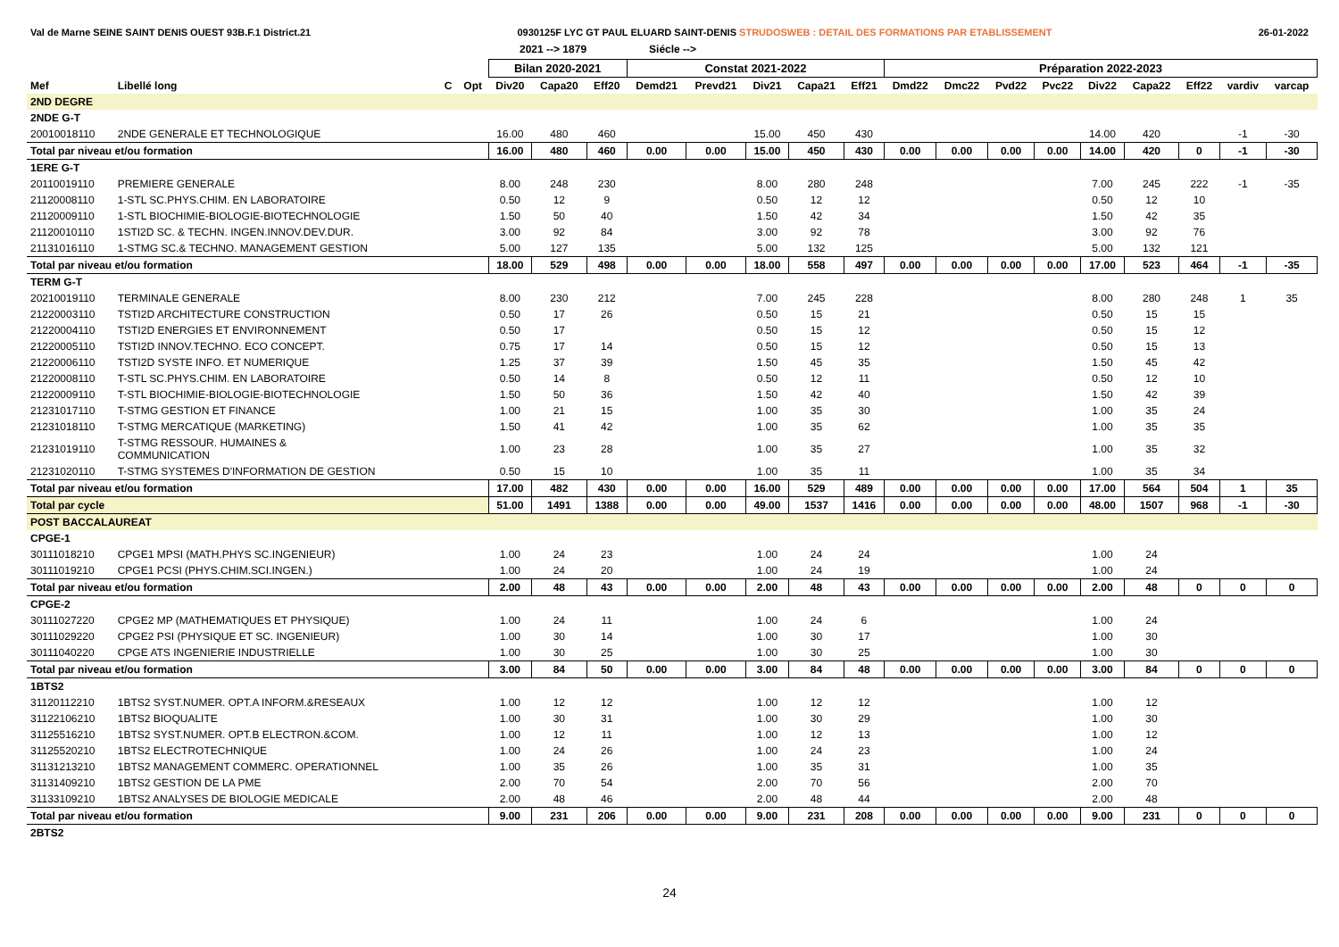Val de Marne SEINE SAINT DENIS OUEST 93B.F.1 District.21 0930125F LYC GT PAUL ELUARD SAINT-DENIS STRUDOSWEB : DETAIL DES FORMATIONS PAR ETABLISSEMENT 26-01-2022
2021 --> 1879 Siécle -->
| | | | | Bilan 2020-2021 | | | Constat 2021-2022 | | | | | Préparation 2022-2023 | | | | | | | | |
| --- | --- | --- | --- | --- | --- | --- | --- | --- | --- | --- | --- | --- | --- | --- | --- | --- | --- | --- | --- | --- |
| Mef | Libellé long | C | Opt | Div20 | Capa20 | Eff20 | Demd21 | Prevd21 | Div21 | Capa21 | Eff21 | Dmd22 | Dmc22 | Pvd22 | Pvc22 | Div22 | Capa22 | Eff22 | vardiv | varcap |
| 2ND DEGRE | | | | | | | | | | | | | | | | | | | | |
| 2NDE G-T | | | | | | | | | | | | | | | | | | | | |
| 20010018110 | 2NDE GENERALE ET TECHNOLOGIQUE | | | 16.00 | 480 | 460 | | | 15.00 | 450 | 430 | | | | | 14.00 | 420 | | -1 | -30 |
| Total par niveau et/ou formation | | | | 16.00 | 480 | 460 | 0.00 | 0.00 | 15.00 | 450 | 430 | 0.00 | 0.00 | 0.00 | 0.00 | 14.00 | 420 | 0 | -1 | -30 |
| 1ERE G-T | | | | | | | | | | | | | | | | | | | | |
| 20110019110 | PREMIERE GENERALE | | | 8.00 | 248 | 230 | | | 8.00 | 280 | 248 | | | | | 7.00 | 245 | 222 | -1 | -35 |
| 21120008110 | 1-STL SC.PHYS.CHIM. EN LABORATOIRE | | | 0.50 | 12 | 9 | | | 0.50 | 12 | 12 | | | | | 0.50 | 12 | 10 | | |
| 21120009110 | 1-STL BIOCHIMIE-BIOLOGIE-BIOTECHNOLOGIE | | | 1.50 | 50 | 40 | | | 1.50 | 42 | 34 | | | | | 1.50 | 42 | 35 | | |
| 21120010110 | 1STI2D SC. & TECHN. INGEN.INNOV.DEV.DUR. | | | 3.00 | 92 | 84 | | | 3.00 | 92 | 78 | | | | | 3.00 | 92 | 76 | | |
| 21131016110 | 1-STMG SC.& TECHNO. MANAGEMENT GESTION | | | 5.00 | 127 | 135 | | | 5.00 | 132 | 125 | | | | | 5.00 | 132 | 121 | | |
| Total par niveau et/ou formation | | | | 18.00 | 529 | 498 | 0.00 | 0.00 | 18.00 | 558 | 497 | 0.00 | 0.00 | 0.00 | 0.00 | 17.00 | 523 | 464 | -1 | -35 |
| TERM G-T | | | | | | | | | | | | | | | | | | | | |
| 20210019110 | TERMINALE GENERALE | | | 8.00 | 230 | 212 | | | 7.00 | 245 | 228 | | | | | 8.00 | 280 | 248 | 1 | 35 |
| 21220003110 | TSTI2D ARCHITECTURE CONSTRUCTION | | | 0.50 | 17 | 26 | | | 0.50 | 15 | 21 | | | | | 0.50 | 15 | 15 | | |
| 21220004110 | TSTI2D ENERGIES ET ENVIRONNEMENT | | | 0.50 | 17 | | | | 0.50 | 15 | 12 | | | | | 0.50 | 15 | 12 | | |
| 21220005110 | TSTI2D INNOV.TECHNO. ECO CONCEPT. | | | 0.75 | 17 | 14 | | | 0.50 | 15 | 12 | | | | | 0.50 | 15 | 13 | | |
| 21220006110 | TSTI2D SYSTE INFO. ET NUMERIQUE | | | 1.25 | 37 | 39 | | | 1.50 | 45 | 35 | | | | | 1.50 | 45 | 42 | | |
| 21220008110 | T-STL SC.PHYS.CHIM. EN LABORATOIRE | | | 0.50 | 14 | 8 | | | 0.50 | 12 | 11 | | | | | 0.50 | 12 | 10 | | |
| 21220009110 | T-STL BIOCHIMIE-BIOLOGIE-BIOTECHNOLOGIE | | | 1.50 | 50 | 36 | | | 1.50 | 42 | 40 | | | | | 1.50 | 42 | 39 | | |
| 21231017110 | T-STMG GESTION ET FINANCE | | | 1.00 | 21 | 15 | | | 1.00 | 35 | 30 | | | | | 1.00 | 35 | 24 | | |
| 21231018110 | T-STMG MERCATIQUE (MARKETING) | | | 1.50 | 41 | 42 | | | 1.00 | 35 | 62 | | | | | 1.00 | 35 | 35 | | |
| 21231019110 | T-STMG RESSOUR. HUMAINES & COMMUNICATION | | | 1.00 | 23 | 28 | | | 1.00 | 35 | 27 | | | | | 1.00 | 35 | 32 | | |
| 21231020110 | T-STMG SYSTEMES D'INFORMATION DE GESTION | | | 0.50 | 15 | 10 | | | 1.00 | 35 | 11 | | | | | 1.00 | 35 | 34 | | |
| Total par niveau et/ou formation | | | | 17.00 | 482 | 430 | 0.00 | 0.00 | 16.00 | 529 | 489 | 0.00 | 0.00 | 0.00 | 0.00 | 17.00 | 564 | 504 | 1 | 35 |
| Total par cycle | | | | 51.00 | 1491 | 1388 | 0.00 | 0.00 | 49.00 | 1537 | 1416 | 0.00 | 0.00 | 0.00 | 0.00 | 48.00 | 1507 | 968 | -1 | -30 |
| POST BACCALAUREAT | | | | | | | | | | | | | | | | | | | | |
| CPGE-1 | | | | | | | | | | | | | | | | | | | | |
| 30111018210 | CPGE1 MPSI (MATH.PHYS SC.INGENIEUR) | | | 1.00 | 24 | 23 | | | 1.00 | 24 | 24 | | | | | 1.00 | 24 | | | |
| 30111019210 | CPGE1 PCSI (PHYS.CHIM.SCI.INGEN.) | | | 1.00 | 24 | 20 | | | 1.00 | 24 | 19 | | | | | 1.00 | 24 | | | |
| Total par niveau et/ou formation | | | | 2.00 | 48 | 43 | 0.00 | 0.00 | 2.00 | 48 | 43 | 0.00 | 0.00 | 0.00 | 0.00 | 2.00 | 48 | 0 | 0 | 0 |
| CPGE-2 | | | | | | | | | | | | | | | | | | | | |
| 30111027220 | CPGE2 MP (MATHEMATIQUES ET PHYSIQUE) | | | 1.00 | 24 | 11 | | | 1.00 | 24 | 6 | | | | | 1.00 | 24 | | | |
| 30111029220 | CPGE2 PSI (PHYSIQUE ET SC. INGENIEUR) | | | 1.00 | 30 | 14 | | | 1.00 | 30 | 17 | | | | | 1.00 | 30 | | | |
| 30111040220 | CPGE ATS INGENIERIE INDUSTRIELLE | | | 1.00 | 30 | 25 | | | 1.00 | 30 | 25 | | | | | 1.00 | 30 | | | |
| Total par niveau et/ou formation | | | | 3.00 | 84 | 50 | 0.00 | 0.00 | 3.00 | 84 | 48 | 0.00 | 0.00 | 0.00 | 0.00 | 3.00 | 84 | 0 | 0 | 0 |
| 1BTS2 | | | | | | | | | | | | | | | | | | | | |
| 31120112210 | 1BTS2 SYST.NUMER. OPT.A INFORM.&RESEAUX | | | 1.00 | 12 | 12 | | | 1.00 | 12 | 12 | | | | | 1.00 | 12 | | | |
| 31122106210 | 1BTS2 BIOQUALITE | | | 1.00 | 30 | 31 | | | 1.00 | 30 | 29 | | | | | 1.00 | 30 | | | |
| 31125516210 | 1BTS2 SYST.NUMER. OPT.B ELECTRON.&COM. | | | 1.00 | 12 | 11 | | | 1.00 | 12 | 13 | | | | | 1.00 | 12 | | | |
| 31125520210 | 1BTS2 ELECTROTECHNIQUE | | | 1.00 | 24 | 26 | | | 1.00 | 24 | 23 | | | | | 1.00 | 24 | | | |
| 31131213210 | 1BTS2 MANAGEMENT COMMERC. OPERATIONNEL | | | 1.00 | 35 | 26 | | | 1.00 | 35 | 31 | | | | | 1.00 | 35 | | | |
| 31131409210 | 1BTS2 GESTION DE LA PME | | | 2.00 | 70 | 54 | | | 2.00 | 70 | 56 | | | | | 2.00 | 70 | | | |
| 31133109210 | 1BTS2 ANALYSES DE BIOLOGIE MEDICALE | | | 2.00 | 48 | 46 | | | 2.00 | 48 | 44 | | | | | 2.00 | 48 | | | |
| Total par niveau et/ou formation | | | | 9.00 | 231 | 206 | 0.00 | 0.00 | 9.00 | 231 | 208 | 0.00 | 0.00 | 0.00 | 0.00 | 9.00 | 231 | 0 | 0 | 0 |
| 2BTS2 | | | | | | | | | | | | | | | | | | | | |
24